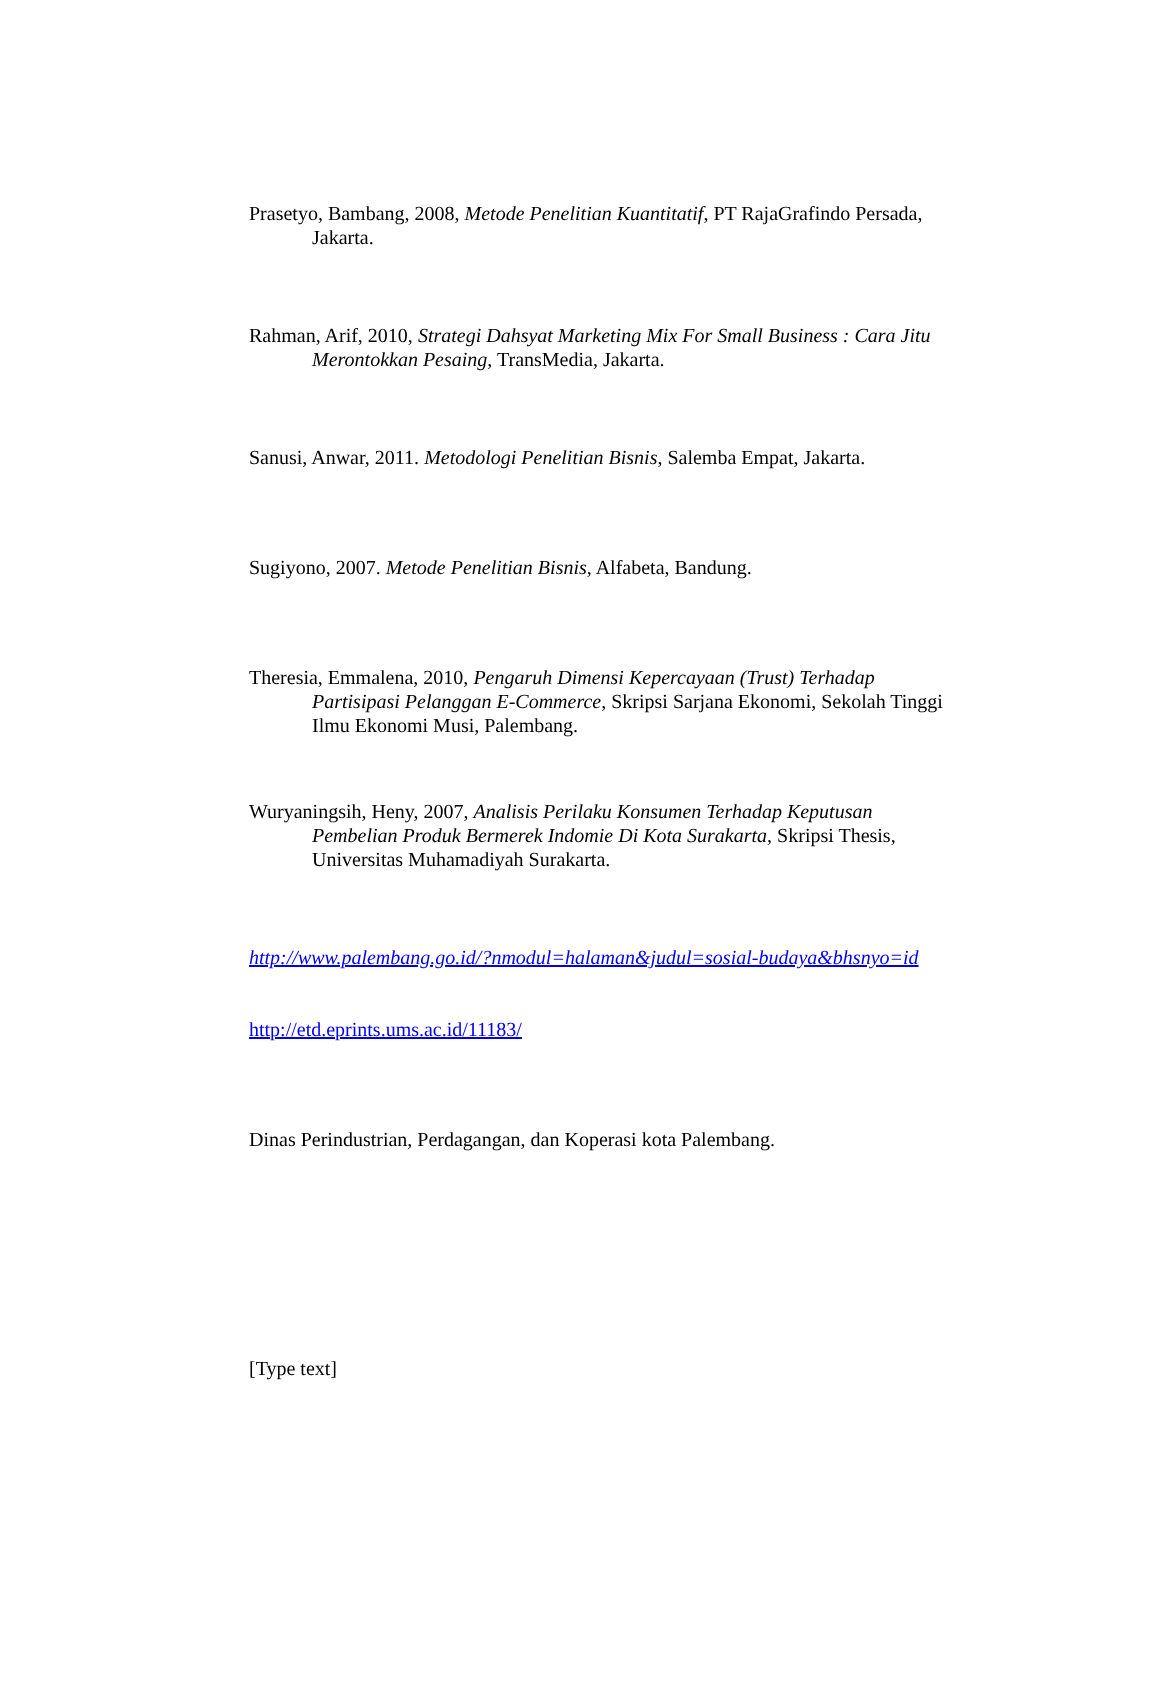Prasetyo, Bambang, 2008, Metode Penelitian Kuantitatif, PT RajaGrafindo Persada, Jakarta.
Rahman, Arif, 2010, Strategi Dahsyat Marketing Mix For Small Business : Cara Jitu Merontokkan Pesaing, TransMedia, Jakarta.
Sanusi, Anwar, 2011. Metodologi Penelitian Bisnis, Salemba Empat, Jakarta.
Sugiyono, 2007. Metode Penelitian Bisnis, Alfabeta, Bandung.
Theresia, Emmalena, 2010, Pengaruh Dimensi Kepercayaan (Trust) Terhadap Partisipasi Pelanggan E-Commerce, Skripsi Sarjana Ekonomi, Sekolah Tinggi Ilmu Ekonomi Musi, Palembang.
Wuryaningsih, Heny, 2007, Analisis Perilaku Konsumen Terhadap Keputusan Pembelian Produk Bermerek Indomie Di Kota Surakarta, Skripsi Thesis, Universitas Muhamadiyah Surakarta.
http://www.palembang.go.id/?nmodul=halaman&judul=sosial-budaya&bhsnyo=id
http://etd.eprints.ums.ac.id/11183/
Dinas Perindustrian, Perdagangan, dan Koperasi kota Palembang.
[Type text]